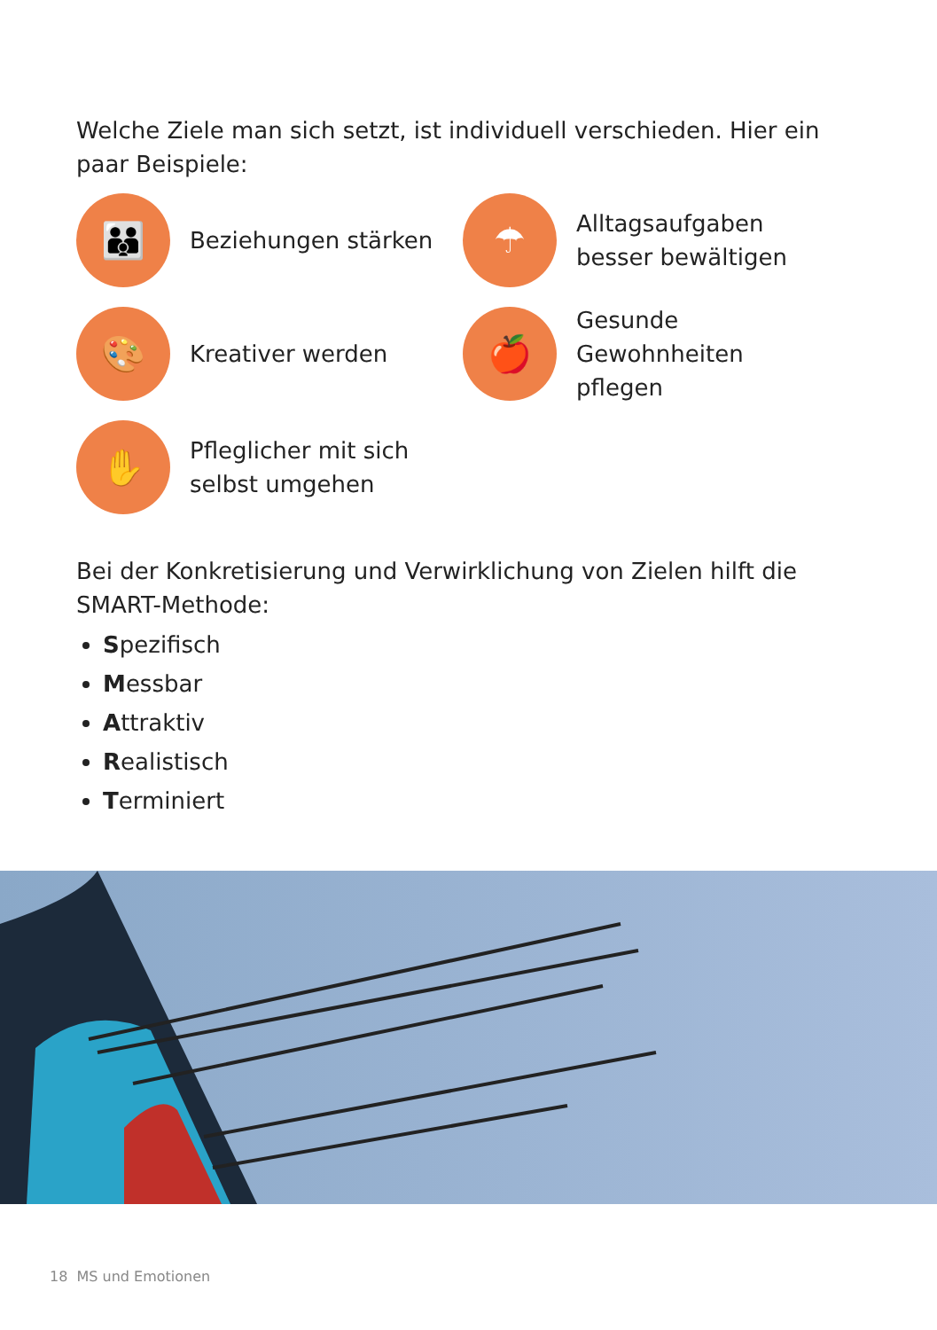Welche Ziele man sich setzt, ist individuell verschieden. Hier ein paar Beispiele:
👪
Beziehungen stärken
☂
Alltagsaufgaben
besser bewältigen
🎨
Kreativer werden
🍎
Gesunde Gewohnheiten
pflegen
✋
Pfleglicher mit sich
selbst umgehen
Bei der Konkretisierung und Verwirklichung von Zielen hilft die SMART-Methode:
Spezifisch
Messbar
Attraktiv
Realistisch
Terminiert
18 MS und Emotionen